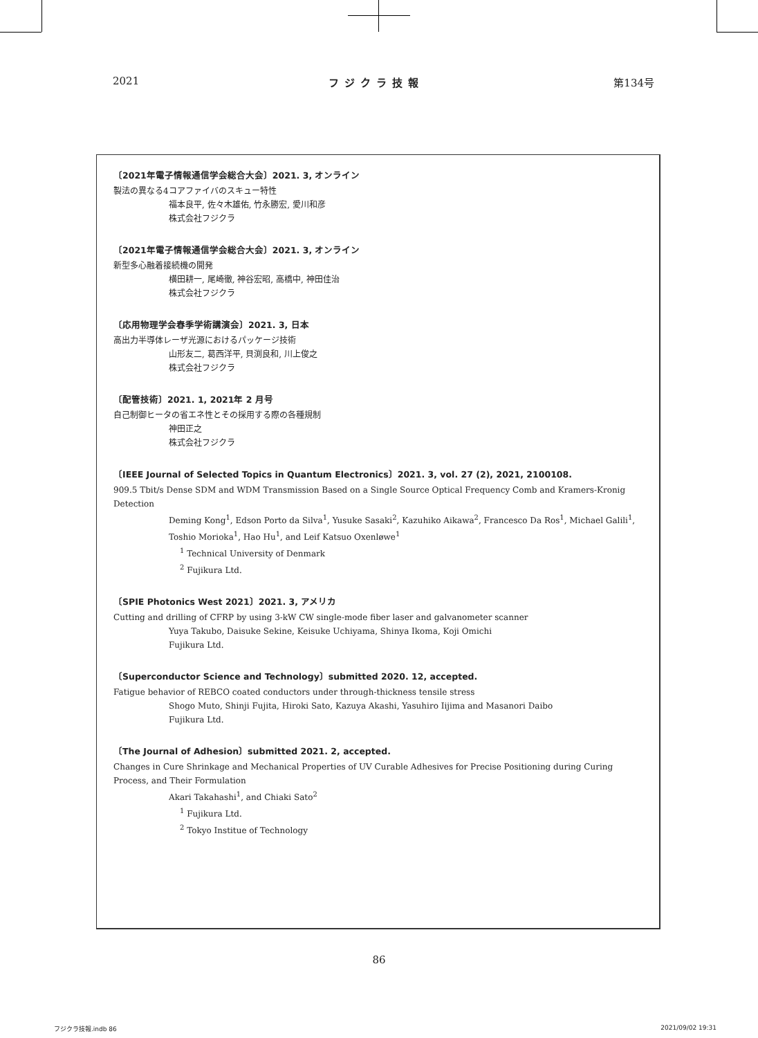2021 フジクラ技報 第134号
〔2021年電子情報通信学会総合大会〕2021. 3, オンライン
製法の異なる4コアファイバのスキュー特性
福本良平, 佐々木雄佑, 竹永勝宏, 愛川和彦
株式会社フジクラ
〔2021年電子情報通信学会総合大会〕2021. 3, オンライン
新型多心融着接続機の開発
横田耕一, 尾崎徹, 神谷宏昭, 高橋中, 神田佳治
株式会社フジクラ
〔応用物理学会春季学術講演会〕2021. 3, 日本
高出力半導体レーザ光源におけるパッケージ技術
山形友二, 葛西洋平, 貝渕良和, 川上俊之
株式会社フジクラ
〔配管技術〕2021. 1, 2021年 2 月号
自己制御ヒータの省エネ性とその採用する際の各種規制
神田正之
株式会社フジクラ
〔IEEE Journal of Selected Topics in Quantum Electronics〕2021. 3, vol. 27 (2), 2021, 2100108.
909.5 Tbit/s Dense SDM and WDM Transmission Based on a Single Source Optical Frequency Comb and Kramers-Kronig Detection
Deming Kong<sup>1</sup>, Edson Porto da Silva<sup>1</sup>, Yusuke Sasaki<sup>2</sup>, Kazuhiko Aikawa<sup>2</sup>, Francesco Da Ros<sup>1</sup>, Michael Galili<sup>1</sup>,
Toshio Morioka<sup>1</sup>, Hao Hu<sup>1</sup>, and Leif Katsuo Oxenløwe<sup>1</sup>
<sup>1</sup> Technical University of Denmark
<sup>2</sup> Fujikura Ltd.
〔SPIE Photonics West 2021〕2021. 3, アメリカ
Cutting and drilling of CFRP by using 3-kW CW single-mode fiber laser and galvanometer scanner
Yuya Takubo, Daisuke Sekine, Keisuke Uchiyama, Shinya Ikoma, Koji Omichi
Fujikura Ltd.
〔Superconductor Science and Technology〕submitted 2020. 12, accepted.
Fatigue behavior of REBCO coated conductors under through-thickness tensile stress
Shogo Muto, Shinji Fujita, Hiroki Sato, Kazuya Akashi, Yasuhiro Iijima and Masanori Daibo
Fujikura Ltd.
〔The Journal of Adhesion〕submitted 2021. 2, accepted.
Changes in Cure Shrinkage and Mechanical Properties of UV Curable Adhesives for Precise Positioning during Curing Process, and Their Formulation
Akari Takahashi<sup>1</sup>, and Chiaki Sato<sup>2</sup>
<sup>1</sup> Fujikura Ltd.
<sup>2</sup> Tokyo Institue of Technology
86
フジクラ技報.indb 86 2021/09/02 19:31